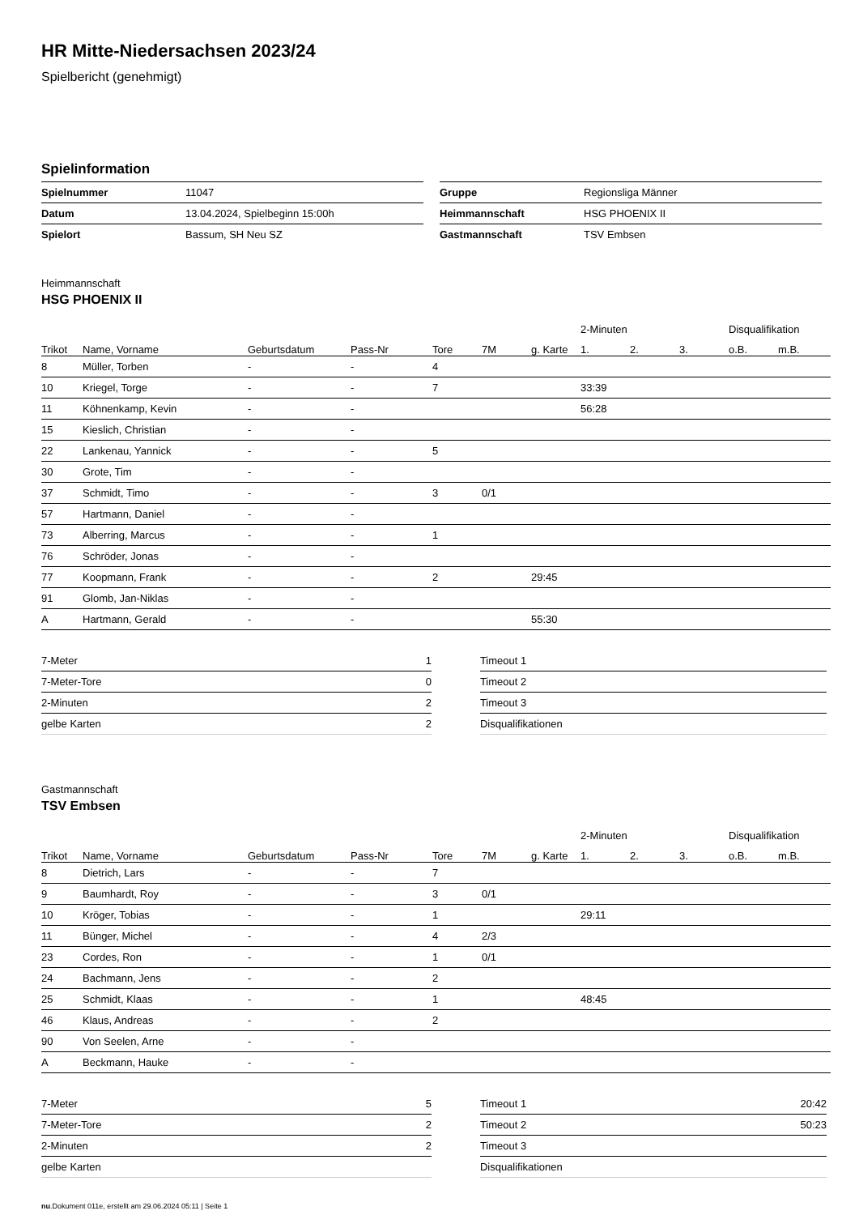HR Mitte-Niedersachsen 2023/24
Spielbericht (genehmigt)
Spielinformation
| Spielnummer | 11047 |
| Datum | 13.04.2024, Spielbeginn 15:00h |
| Spielort | Bassum, SH Neu SZ |
| Gruppe | Regionsliga Männer |
| Heimmannschaft | HSG PHOENIX II |
| Gastmannschaft | TSV Embsen |
Heimmannschaft
HSG PHOENIX II
| | | | | | | | 2-Minuten | | | Disqualifikation | |
| --- | --- | --- | --- | --- | --- | --- | --- | --- | --- | --- | --- |
| Trikot | Name, Vorname | Geburtsdatum | Pass-Nr | Tore | 7M | g. Karte | 1. | 2. | 3. | o.B. | m.B. |
| 8 | Müller, Torben | - | - | 4 | | | | | | | |
| 10 | Kriegel, Torge | - | - | 7 | | | 33:39 | | | | |
| 11 | Köhnenkamp, Kevin | - | - | | | | 56:28 | | | | |
| 15 | Kieslich, Christian | - | - | | | | | | | | |
| 22 | Lankenau, Yannick | - | - | 5 | | | | | | | |
| 30 | Grote, Tim | - | - | | | | | | | | |
| 37 | Schmidt, Timo | - | - | 3 | 0/1 | | | | | | |
| 57 | Hartmann, Daniel | - | - | | | | | | | | |
| 73 | Alberring, Marcus | - | - | 1 | | | | | | | |
| 76 | Schröder, Jonas | - | - | | | | | | | | |
| 77 | Koopmann, Frank | - | - | 2 | | 29:45 | | | | | |
| 91 | Glomb, Jan-Niklas | - | - | | | | | | | | |
| A | Hartmann, Gerald | - | - | | | 55:30 | | | | | |
| 7-Meter | 1 |
| 7-Meter-Tore | 0 |
| 2-Minuten | 2 |
| gelbe Karten | 2 |
| Timeout 1 | |
| Timeout 2 | |
| Timeout 3 | |
| Disqualifikationen | |
Gastmannschaft
TSV Embsen
| | | | | | | | 2-Minuten | | | Disqualifikation | |
| --- | --- | --- | --- | --- | --- | --- | --- | --- | --- | --- | --- |
| Trikot | Name, Vorname | Geburtsdatum | Pass-Nr | Tore | 7M | g. Karte | 1. | 2. | 3. | o.B. | m.B. |
| 8 | Dietrich, Lars | - | - | 7 | | | | | | | |
| 9 | Baumhardt, Roy | - | - | 3 | 0/1 | | | | | | |
| 10 | Kröger, Tobias | - | - | 1 | | | 29:11 | | | | |
| 11 | Bünger, Michel | - | - | 4 | 2/3 | | | | | | |
| 23 | Cordes, Ron | - | - | 1 | 0/1 | | | | | | |
| 24 | Bachmann, Jens | - | - | 2 | | | | | | | |
| 25 | Schmidt, Klaas | - | - | 1 | | | 48:45 | | | | |
| 46 | Klaus, Andreas | - | - | 2 | | | | | | | |
| 90 | Von Seelen, Arne | - | - | | | | | | | | |
| A | Beckmann, Hauke | - | - | | | | | | | | |
| 7-Meter | 5 |
| 7-Meter-Tore | 2 |
| 2-Minuten | 2 |
| gelbe Karten | |
| Timeout 1 | 20:42 |
| Timeout 2 | 50:23 |
| Timeout 3 | |
| Disqualifikationen | |
nu.Dokument 011e, erstellt am 29.06.2024 05:11 | Seite 1